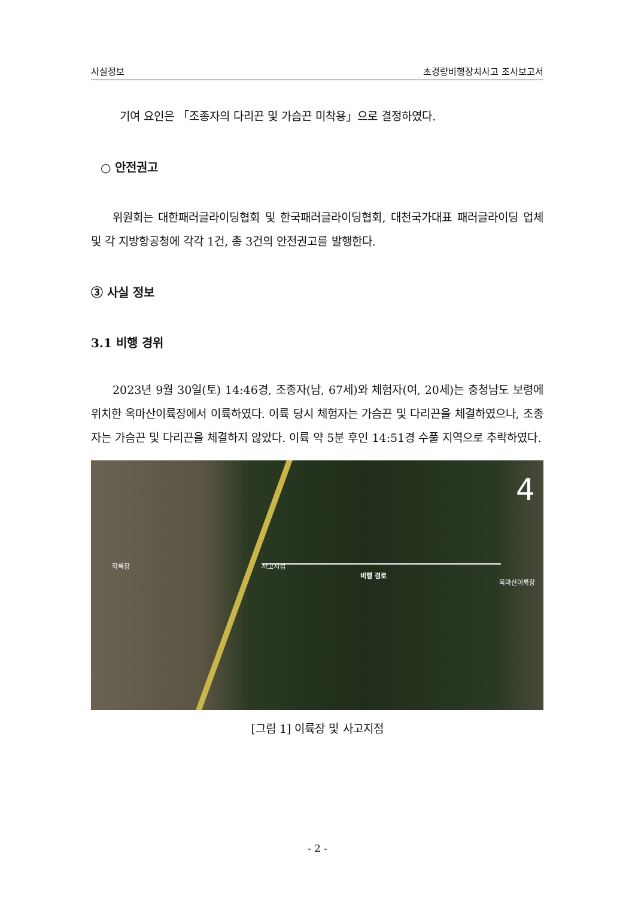사실정보 초경량비행장치사고 조사보고서
기여 요인은 「조종자의 다리끈 및 가슴끈 미착용」으로 결정하였다.
○ 안전권고
위원회는 대한패러글라이딩협회 및 한국패러글라이딩협회, 대천국가대표 패러글라이딩 업체 및 각 지방항공청에 각각 1건, 총 3건의 안전권고를 발행한다.
③ 사실 정보
3.1 비행 경위
2023년 9월 30일(토) 14:46경, 조종자(남, 67세)와 체험자(여, 20세)는 충청남도 보령에 위치한 옥마산이륙장에서 이륙하였다. 이륙 당시 체험자는 가슴끈 및 다리끈을 체결하였으나, 조종자는 가슴끈 및 다리끈을 체결하지 않았다. 이륙 약 5분 후인 14:51경 수풀 지역으로 추락하였다.
착륙장 사고지점
비행 경로
옥마산이륙장
4
[그림 1] 이륙장 및 사고지점
- 2 -